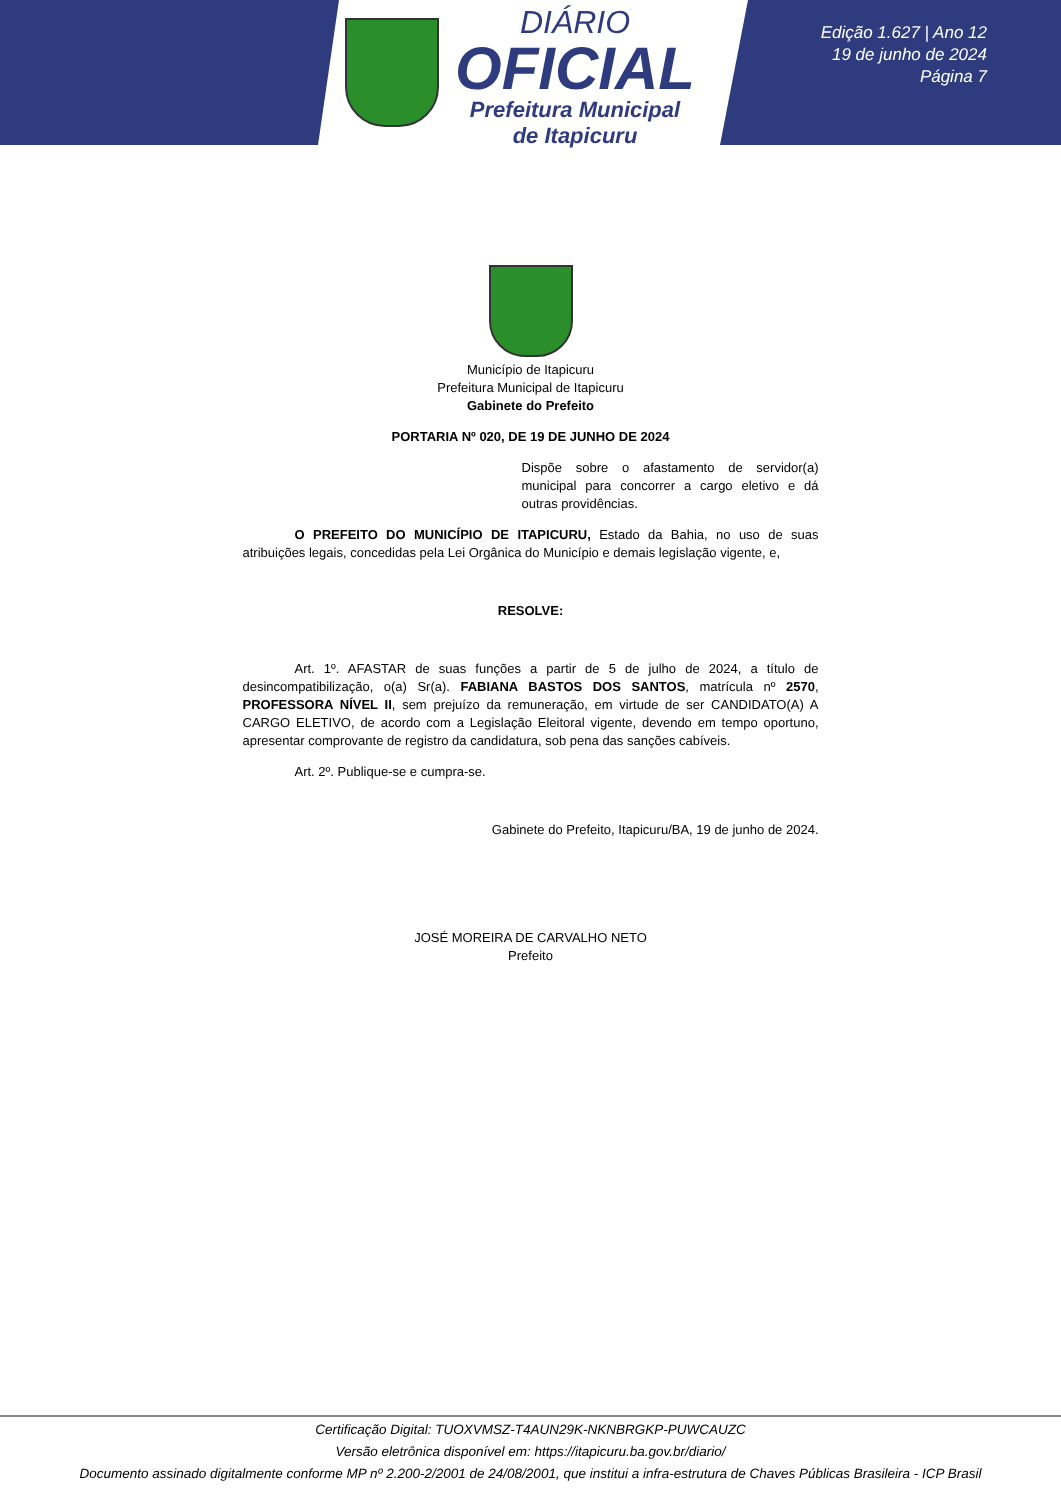DIÁRIO
OFICIAL
Prefeitura Municipal
de Itapicuru
Edição 1.627 | Ano 12
19 de junho de 2024
Página 7
Município de Itapicuru
Prefeitura Municipal de Itapicuru
Gabinete do Prefeito
PORTARIA Nº 020, DE 19 DE JUNHO DE 2024
Dispõe sobre o afastamento de servidor(a) municipal para concorrer a cargo eletivo e dá outras providências.
O PREFEITO DO MUNICÍPIO DE ITAPICURU, Estado da Bahia, no uso de suas atribuições legais, concedidas pela Lei Orgânica do Município e demais legislação vigente, e,
RESOLVE:
Art. 1º. AFASTAR de suas funções a partir de 5 de julho de 2024, a título de desincompatibilização, o(a) Sr(a). FABIANA BASTOS DOS SANTOS, matrícula nº 2570, PROFESSORA NÍVEL II, sem prejuízo da remuneração, em virtude de ser CANDIDATO(A) A CARGO ELETIVO, de acordo com a Legislação Eleitoral vigente, devendo em tempo oportuno, apresentar comprovante de registro da candidatura, sob pena das sanções cabíveis.
Art. 2º. Publique-se e cumpra-se.
Gabinete do Prefeito, Itapicuru/BA, 19 de junho de 2024.
JOSÉ MOREIRA DE CARVALHO NETO
Prefeito
Certificação Digital: TUOXVMSZ-T4AUN29K-NKNBRGKP-PUWCAUZC
Versão eletrônica disponível em: https://itapicuru.ba.gov.br/diario/
Documento assinado digitalmente conforme MP nº 2.200-2/2001 de 24/08/2001, que institui a infra-estrutura de Chaves Públicas Brasileira - ICP Brasil